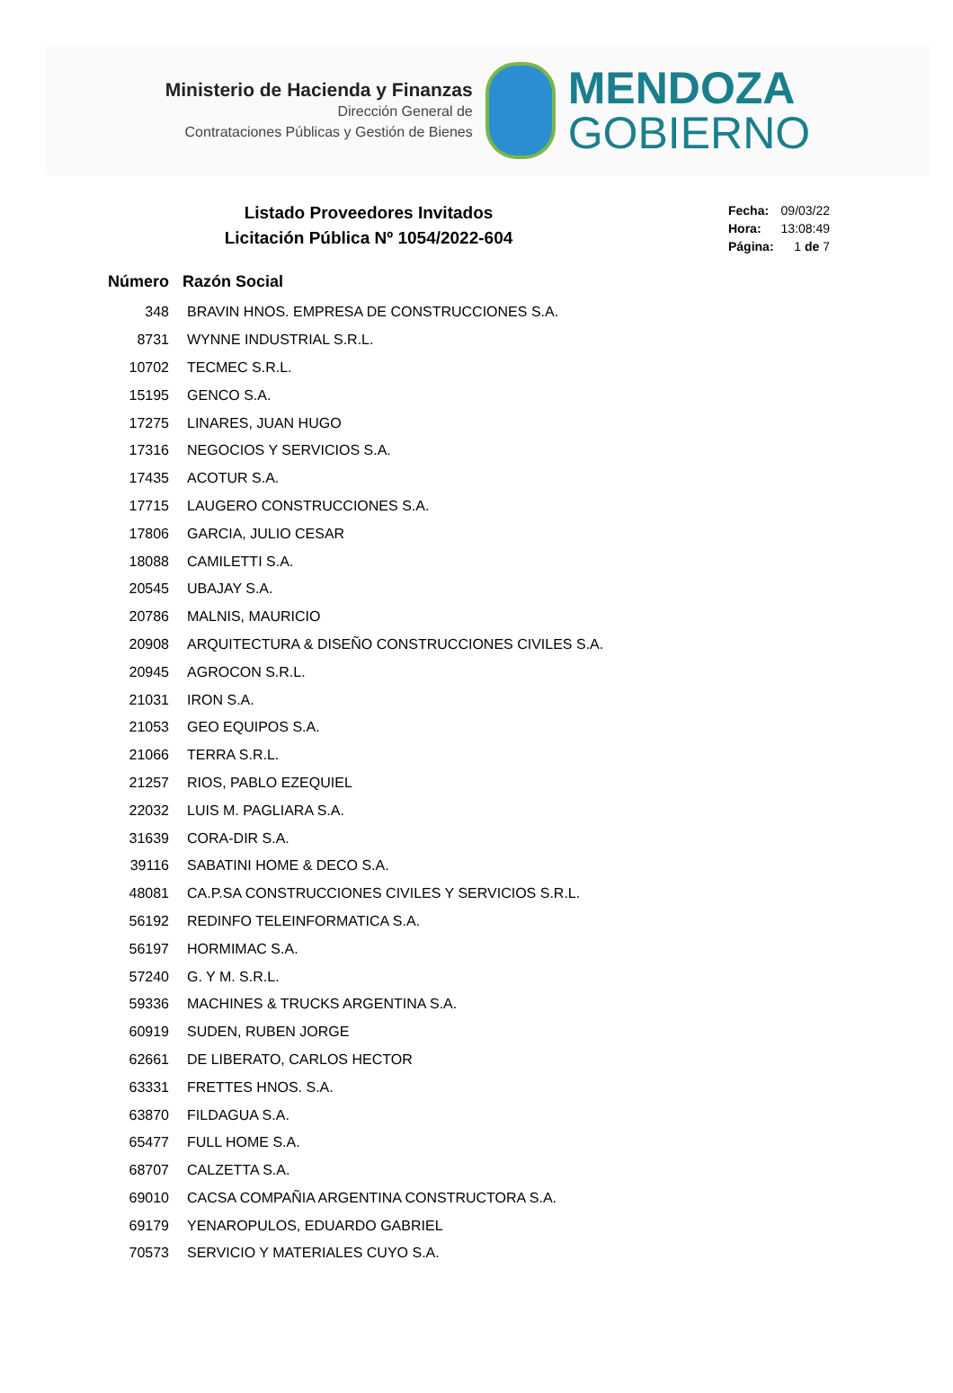Ministerio de Hacienda y Finanzas
Dirección General de
Contrataciones Públicas y Gestión de Bienes
MENDOZA
GOBIERNO
Listado Proveedores Invitados
Licitación Pública Nº 1054/2022-604
| Fecha: | 09/03/22 |
| Hora: | 13:08:49 |
| Página: | 1 de 7 |
| Número | Razón Social |
| --- | --- |
| 348 | BRAVIN HNOS. EMPRESA DE CONSTRUCCIONES S.A. |
| 8731 | WYNNE INDUSTRIAL S.R.L. |
| 10702 | TECMEC S.R.L. |
| 15195 | GENCO S.A. |
| 17275 | LINARES, JUAN HUGO |
| 17316 | NEGOCIOS Y SERVICIOS S.A. |
| 17435 | ACOTUR S.A. |
| 17715 | LAUGERO CONSTRUCCIONES S.A. |
| 17806 | GARCIA, JULIO CESAR |
| 18088 | CAMILETTI S.A. |
| 20545 | UBAJAY S.A. |
| 20786 | MALNIS, MAURICIO |
| 20908 | ARQUITECTURA & DISEÑO CONSTRUCCIONES CIVILES S.A. |
| 20945 | AGROCON S.R.L. |
| 21031 | IRON S.A. |
| 21053 | GEO EQUIPOS S.A. |
| 21066 | TERRA S.R.L. |
| 21257 | RIOS, PABLO EZEQUIEL |
| 22032 | LUIS M. PAGLIARA S.A. |
| 31639 | CORA-DIR S.A. |
| 39116 | SABATINI HOME & DECO S.A. |
| 48081 | CA.P.SA CONSTRUCCIONES CIVILES Y SERVICIOS S.R.L. |
| 56192 | REDINFO TELEINFORMATICA S.A. |
| 56197 | HORMIMAC S.A. |
| 57240 | G. Y M. S.R.L. |
| 59336 | MACHINES & TRUCKS ARGENTINA S.A. |
| 60919 | SUDEN, RUBEN JORGE |
| 62661 | DE LIBERATO, CARLOS HECTOR |
| 63331 | FRETTES HNOS. S.A. |
| 63870 | FILDAGUA S.A. |
| 65477 | FULL HOME S.A. |
| 68707 | CALZETTA S.A. |
| 69010 | CACSA COMPAÑIA ARGENTINA CONSTRUCTORA S.A. |
| 69179 | YENAROPULOS, EDUARDO GABRIEL |
| 70573 | SERVICIO Y MATERIALES CUYO S.A. |